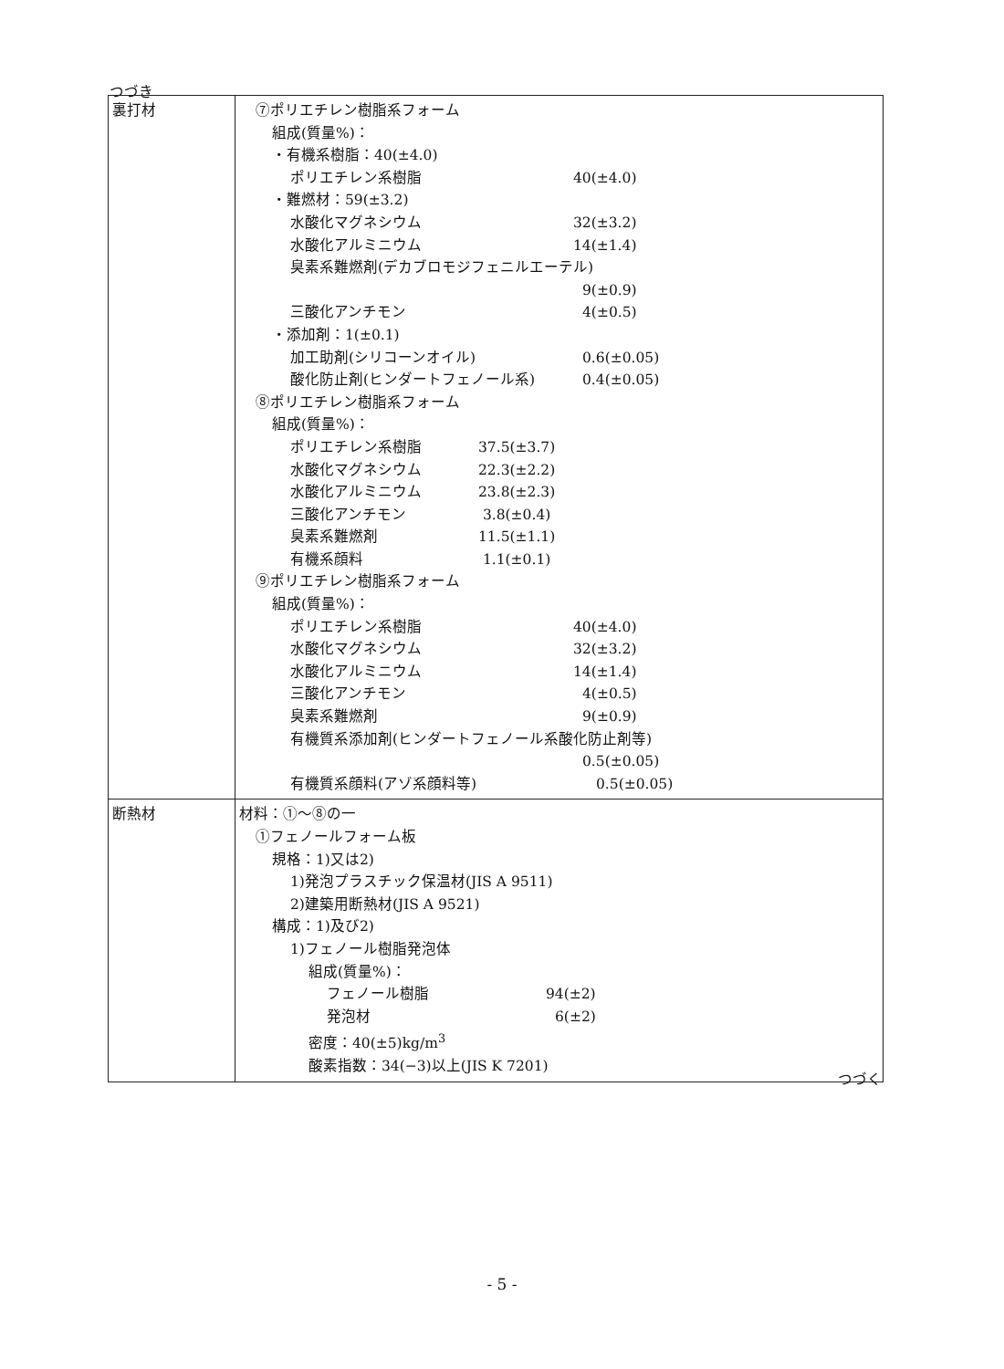つづき
| 裏打材 | ⑦ポリエチレン樹脂系フォーム 組成(質量%)： ・有機系樹脂：40(±4.0) ポリエチレン系樹脂 40(±4.0) ・難燃材：59(±3.2) 水酸化マグネシウム 32(±3.2) 水酸化アルミニウム 14(±1.4) 臭素系難燃剤(デカブロモジフェニルエーテル) 9(±0.9) 三酸化アンチモン 4(±0.5) ・添加剤：1(±0.1) 加工助剤(シリコーンオイル) 0.6(±0.05) 酸化防止剤(ヒンダートフェノール系) 0.4(±0.05) ⑧ポリエチレン樹脂系フォーム 組成(質量%)： ポリエチレン系樹脂 37.5(±3.7) 水酸化マグネシウム 22.3(±2.2) 水酸化アルミニウム 23.8(±2.3) 三酸化アンチモン 3.8(±0.4) 臭素系難燃剤 11.5(±1.1) 有機系顔料 1.1(±0.1) ⑨ポリエチレン樹脂系フォーム 組成(質量%)： ポリエチレン系樹脂 40(±4.0) 水酸化マグネシウム 32(±3.2) 水酸化アルミニウム 14(±1.4) 三酸化アンチモン 4(±0.5) 臭素系難燃剤 9(±0.9) 有機質系添加剤(ヒンダートフェノール系酸化防止剤等) 0.5(±0.05) 有機質系顔料(アゾ系顔料等) 0.5(±0.05) |
| 断熱材 | 材料：①～⑧の一 ①フェノールフォーム板 規格：1)又は2) 1)発泡プラスチック保温材(JIS A 9511) 2)建築用断熱材(JIS A 9521) 構成：1)及び2) 1)フェノール樹脂発泡体 組成(質量%)： フェノール樹脂 94(±2) 発泡材 6(±2) 密度：40(±5)kg/m<sup>3</sup> 酸素指数：34(−3)以上(JIS K 7201) |
つづく
- 5 -